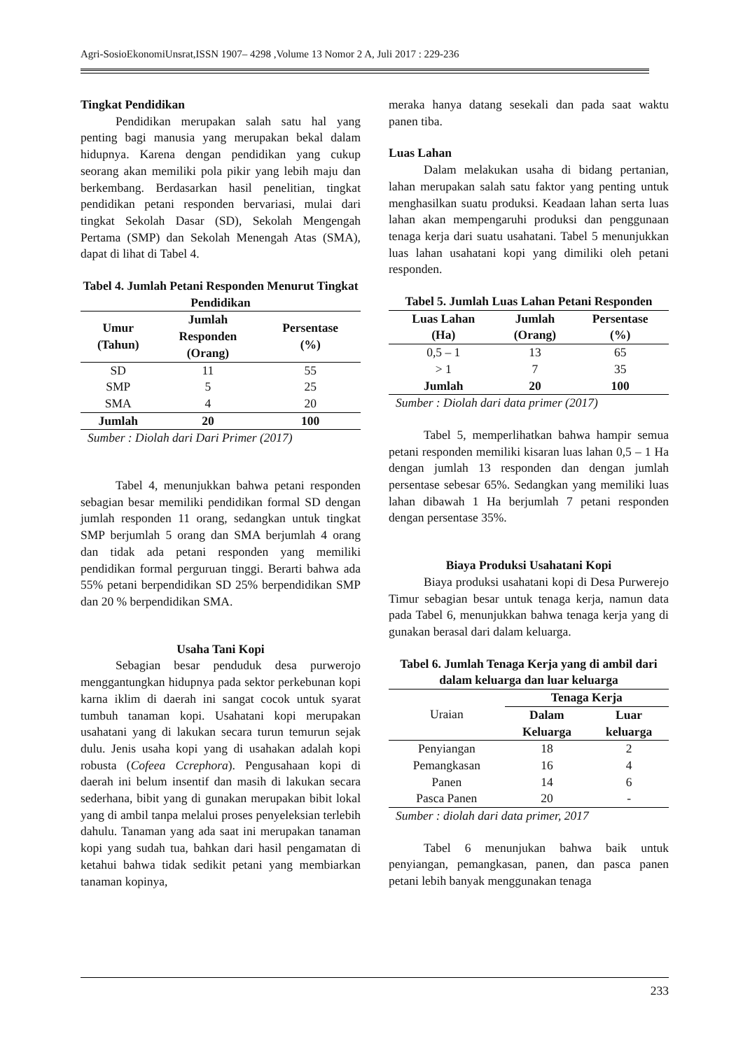Agri-SosioEkonomiUnsrat,ISSN 1907– 4298 ,Volume 13 Nomor 2 A, Juli 2017 : 229-236
Tingkat Pendidikan
Pendidikan merupakan salah satu hal yang penting bagi manusia yang merupakan bekal dalam hidupnya. Karena dengan pendidikan yang cukup seorang akan memiliki pola pikir yang lebih maju dan berkembang. Berdasarkan hasil penelitian, tingkat pendidikan petani responden bervariasi, mulai dari tingkat Sekolah Dasar (SD), Sekolah Mengengah Pertama (SMP) dan Sekolah Menengah Atas (SMA), dapat di lihat di Tabel 4.
Tabel 4. Jumlah Petani Responden Menurut Tingkat Pendidikan
| Umur (Tahun) | Jumlah Responden (Orang) | Persentase (%) |
| --- | --- | --- |
| SD | 11 | 55 |
| SMP | 5 | 25 |
| SMA | 4 | 20 |
| Jumlah | 20 | 100 |
Sumber : Diolah dari Dari Primer (2017)
Tabel 4, menunjukkan bahwa petani responden sebagian besar memiliki pendidikan formal SD dengan jumlah responden 11 orang, sedangkan untuk tingkat SMP berjumlah 5 orang dan SMA berjumlah 4 orang dan tidak ada petani responden yang memiliki pendidikan formal perguruan tinggi. Berarti bahwa ada 55% petani berpendidikan SD 25% berpendidikan SMP dan 20 % berpendidikan SMA.
Usaha Tani Kopi
Sebagian besar penduduk desa purwerojo menggantungkan hidupnya pada sektor perkebunan kopi karna iklim di daerah ini sangat cocok untuk syarat tumbuh tanaman kopi. Usahatani kopi merupakan usahatani yang di lakukan secara turun temurun sejak dulu. Jenis usaha kopi yang di usahakan adalah kopi robusta (Cofeea Ccrephora). Pengusahaan kopi di daerah ini belum insentif dan masih di lakukan secara sederhana, bibit yang di gunakan merupakan bibit lokal yang di ambil tanpa melalui proses penyeleksian terlebih dahulu. Tanaman yang ada saat ini merupakan tanaman kopi yang sudah tua, bahkan dari hasil pengamatan di ketahui bahwa tidak sedikit petani yang membiarkan tanaman kopinya,
meraka hanya datang sesekali dan pada saat waktu panen tiba.
Luas Lahan
Dalam melakukan usaha di bidang pertanian, lahan merupakan salah satu faktor yang penting untuk menghasilkan suatu produksi. Keadaan lahan serta luas lahan akan mempengaruhi produksi dan penggunaan tenaga kerja dari suatu usahatani. Tabel 5 menunjukkan luas lahan usahatani kopi yang dimiliki oleh petani responden.
Tabel 5. Jumlah Luas Lahan Petani Responden
| Luas Lahan (Ha) | Jumlah (Orang) | Persentase (%) |
| --- | --- | --- |
| 0,5 – 1 | 13 | 65 |
| > 1 | 7 | 35 |
| Jumlah | 20 | 100 |
Sumber : Diolah dari data primer (2017)
Tabel 5, memperlihatkan bahwa hampir semua petani responden memiliki kisaran luas lahan 0,5 – 1 Ha dengan jumlah 13 responden dan dengan jumlah persentase sebesar 65%. Sedangkan yang memiliki luas lahan dibawah 1 Ha berjumlah 7 petani responden dengan persentase 35%.
Biaya Produksi Usahatani Kopi
Biaya produksi usahatani kopi di Desa Purwerejo Timur sebagian besar untuk tenaga kerja, namun data pada Tabel 6, menunjukkan bahwa tenaga kerja yang di gunakan berasal dari dalam keluarga.
Tabel 6. Jumlah Tenaga Kerja yang di ambil dari dalam keluarga dan luar keluarga
| Uraian | Tenaga Kerja | |
| | Dalam Keluarga | Luar keluarga |
| Penyiangan | 18 | 2 |
| Pemangkasan | 16 | 4 |
| Panen | 14 | 6 |
| Pasca Panen | 20 | - |
Sumber : diolah dari data primer, 2017
Tabel 6 menunjukan bahwa baik untuk penyiangan, pemangkasan, panen, dan pasca panen petani lebih banyak menggunakan tenaga
233